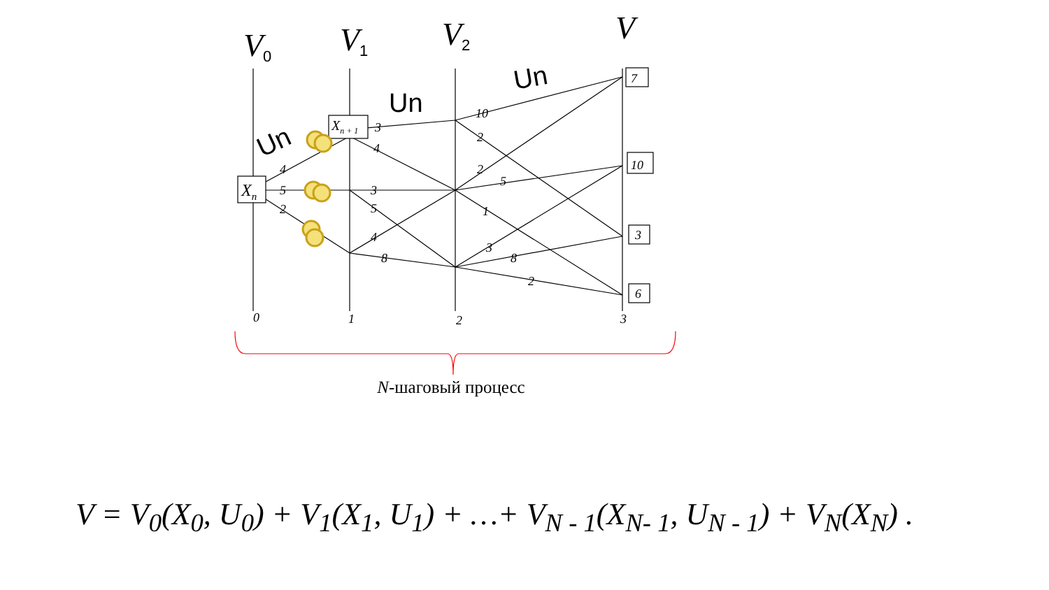Xn
Xn + 1
7
10
3
6
4
5
2
3
4
3
5
4
8
10
2
2
5
1
3
8
2
0
1
2
3
V0
V1
V2
V
Un
Un
Un
N-шаговый процесс
V = V<sub>0</sub>(X<sub>0</sub>, U<sub>0</sub>) + V<sub>1</sub>(X<sub>1</sub>, U<sub>1</sub>) + …+ V<sub>N - 1</sub>(X<sub>N- 1</sub>, U<sub>N - 1</sub>) + V<sub>N</sub>(X<sub>N</sub>) .